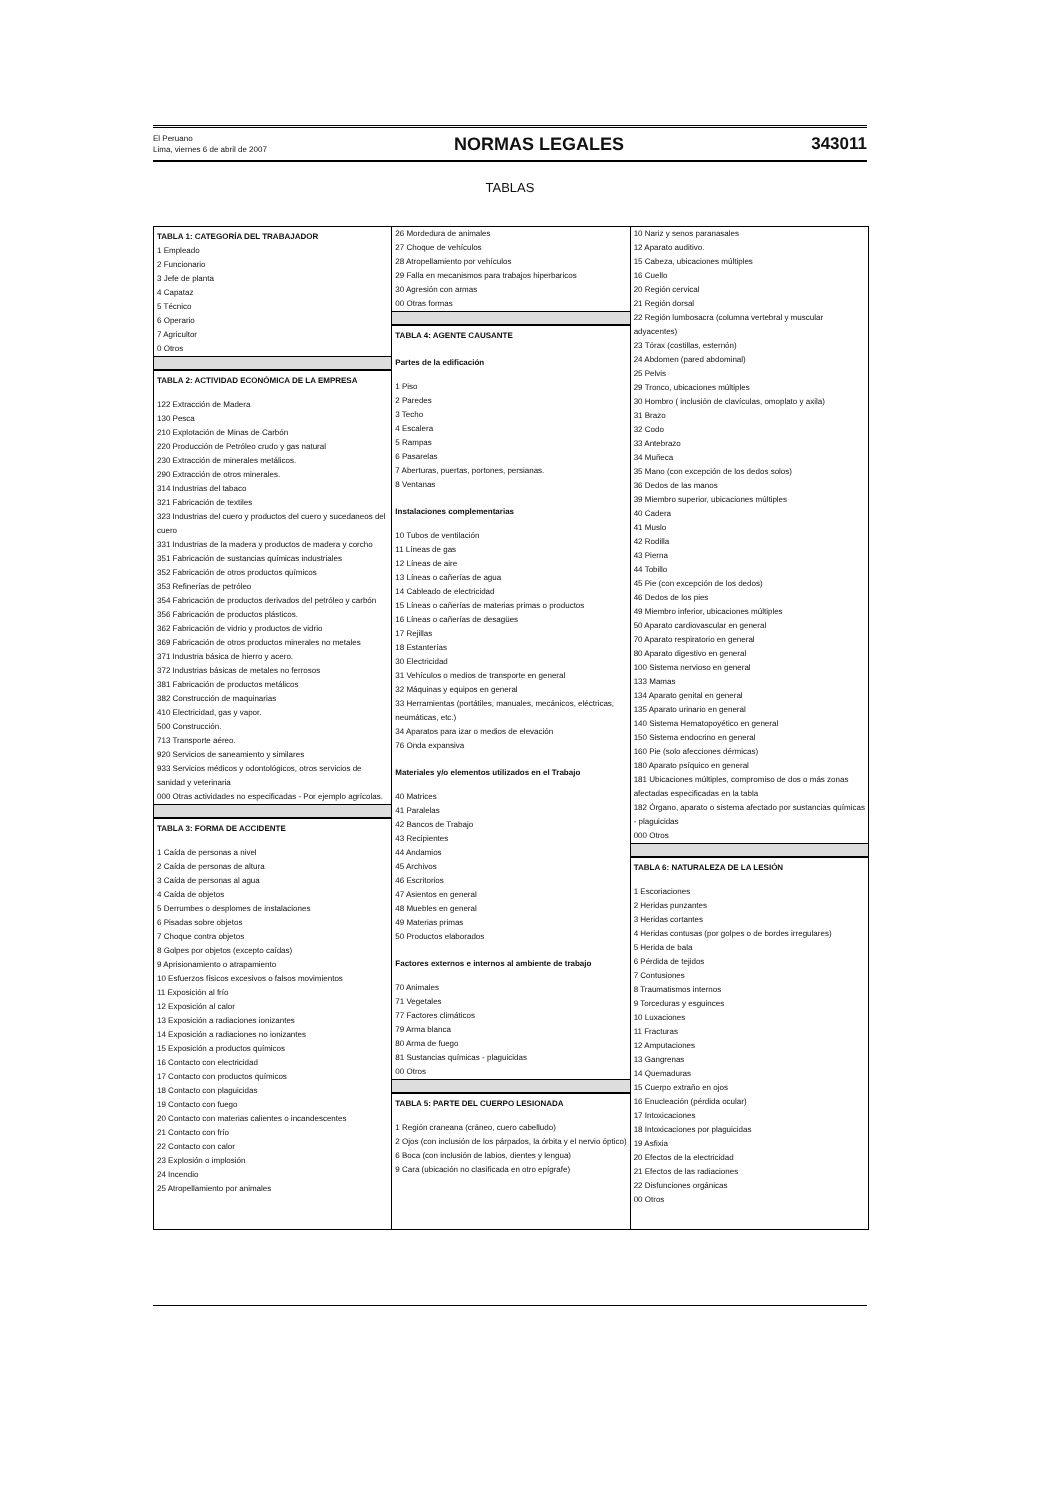El Peruano
Lima, viernes 6 de abril de 2007
NORMAS LEGALES 343011
TABLAS
TABLA 1: CATEGORÍA DEL TRABAJADOR
1 Empleado
2 Funcionario
3 Jefe de planta
4 Capataz
5 Técnico
6 Operario
7 Agricultor
0 Otros
TABLA 2: ACTIVIDAD ECONÓMICA DE LA EMPRESA
122 Extracción de Madera
130 Pesca
210 Explotación de Minas de Carbón
220 Producción de Petróleo crudo y gas natural
230 Extracción de minerales metálicos.
290 Extracción de otros minerales.
314 Industrias del tabaco
321 Fabricación de textiles
323 Industrias del cuero y productos del cuero y sucedaneos del cuero
331 Industrias de la madera y productos de madera y corcho
351 Fabricación de sustancias químicas industriales
352 Fabricación de otros productos químicos
353 Refinerías de petróleo
354 Fabricación de productos derivados del petróleo y carbón
356 Fabricación de productos plásticos.
362 Fabricación de vidrio y productos de vidrio
369 Fabricación de otros productos minerales no metales
371 Industria básica de hierro y acero.
372 Industrias básicas de metales no ferrosos
381 Fabricación de productos metálicos
382 Construcción de maquinarias
410 Electricidad, gas y vapor.
500 Construcción.
713 Transporte aéreo.
920 Servicios de saneamiento y similares
933 Servicios médicos y odontológicos, otros servicios de sanidad y veterinaria
000 Otras actividades no especificadas - Por ejemplo agrícolas.
TABLA 3: FORMA DE ACCIDENTE
1 Caída de personas a nivel
2 Caída de personas de altura
3 Caída de personas al agua
4 Caída de objetos
5 Derrumbes o desplomes de instalaciones
6 Pisadas sobre objetos
7 Choque contra objetos
8 Golpes por objetos (excepto caídas)
9 Aprisionamiento o atrapamiento
10 Esfuerzos físicos excesivos o falsos movimientos
11 Exposición al frío
12 Exposición al calor
13 Exposición a radiaciones ionizantes
14 Exposición a radiaciones no ionizantes
15 Exposición a productos químicos
16 Contacto con electricidad
17 Contacto con productos químicos
18 Contacto con plaguicidas
19 Contacto con fuego
20 Contacto con materias calientes o incandescentes
21 Contacto con frío
22 Contacto con calor
23 Explosión o implosión
24 Incendio
25 Atropellamiento por animales
26 Mordedura de animales
27 Choque de vehículos
28 Atropellamiento por vehículos
29 Falla en mecanismos para trabajos hiperbaricos
30 Agresión con armas
00 Otras formas
TABLA 4: AGENTE CAUSANTE
Partes de la edificación
1 Piso
2 Paredes
3 Techo
4 Escalera
5 Rampas
6 Pasarelas
7 Aberturas, puertas, portones, persianas.
8 Ventanas
Instalaciones complementarias
10 Tubos de ventilación
11 Líneas de gas
12 Líneas de aire
13 Líneas o cañerías de agua
14 Cableado de electricidad
15 Líneas o cañerías de materias primas o productos
16 Líneas o cañerías de desagües
17 Rejillas
18 Estanterías
30 Electricidad
31 Vehículos o medios de transporte en general
32 Máquinas y equipos en general
33 Herramientas (portátiles, manuales, mecánicos, eléctricas, neumáticas, etc.)
34 Aparatos para izar o medios de elevación
76 Onda expansiva
Materiales y/o elementos utilizados en el Trabajo
40 Matrices
41 Paralelas
42 Bancos de Trabajo
43 Recipientes
44 Andamios
45 Archivos
46 Escritorios
47 Asientos en general
48 Muebles en general
49 Materias primas
50 Productos elaborados
Factores externos e internos al ambiente de trabajo
70 Animales
71 Vegetales
77 Factores climáticos
79 Arma blanca
80 Arma de fuego
81 Sustancias químicas - plaguicidas
00 Otros
TABLA 5: PARTE DEL CUERPO LESIONADA
1 Región craneana (cráneo, cuero cabelludo)
2 Ojos (con inclusión de los párpados, la órbita y el nervio óptico)
6 Boca (con inclusión de labios, dientes y lengua)
9 Cara (ubicación no clasificada en otro epígrafe)
10 Nariz y senos paranasales
12 Aparato auditivo.
15 Cabeza, ubicaciones múltiples
16 Cuello
20 Región cervical
21 Región dorsal
22 Región lumbosacra (columna vertebral y muscular adyacentes)
23 Tórax (costillas, esternón)
24 Abdomen (pared abdominal)
25 Pelvis
29 Tronco, ubicaciones múltiples
30 Hombro ( inclusión de clavículas, omoplato y axila)
31 Brazo
32 Codo
33 Antebrazo
34 Muñeca
35 Mano (con excepción de los dedos solos)
36 Dedos de las manos
39 Miembro superior, ubicaciones múltiples
40 Cadera
41 Muslo
42 Rodilla
43 Pierna
44 Tobillo
45 Pie (con excepción de los dedos)
46 Dedos de los pies
49 Miembro inferior, ubicaciones múltiples
50 Aparato cardiovascular en general
70 Aparato respiratorio en general
80 Aparato digestivo en general
100 Sistema nervioso en general
133 Mamas
134 Aparato genital en general
135 Aparato urinario en general
140 Sistema Hematopoyético en general
150 Sistema endocrino en general
160 Pie (solo afecciones dérmicas)
180 Aparato psíquico en general
181 Ubicaciones múltiples, compromiso de dos o más zonas afectadas especificadas en la tabla
182 Órgano, aparato o sistema afectado por sustancias químicas - plaguicidas
000 Otros
TABLA 6: NATURALEZA DE LA LESIÓN
1 Escoriaciones
2 Heridas punzantes
3 Heridas cortantes
4 Heridas contusas (por golpes o de bordes irregulares)
5 Herida de bala
6 Pérdida de tejidos
7 Contusiones
8 Traumatismos internos
9 Torceduras y esguinces
10 Luxaciones
11 Fracturas
12 Amputaciones
13 Gangrenas
14 Quemaduras
15 Cuerpo extraño en ojos
16 Enucleación (pérdida ocular)
17 Intoxicaciones
18 Intoxicaciones por plaguicidas
19 Asfixia
20 Efectos de la electricidad
21 Efectos de las radiaciones
22 Disfunciones orgánicas
00 Otros